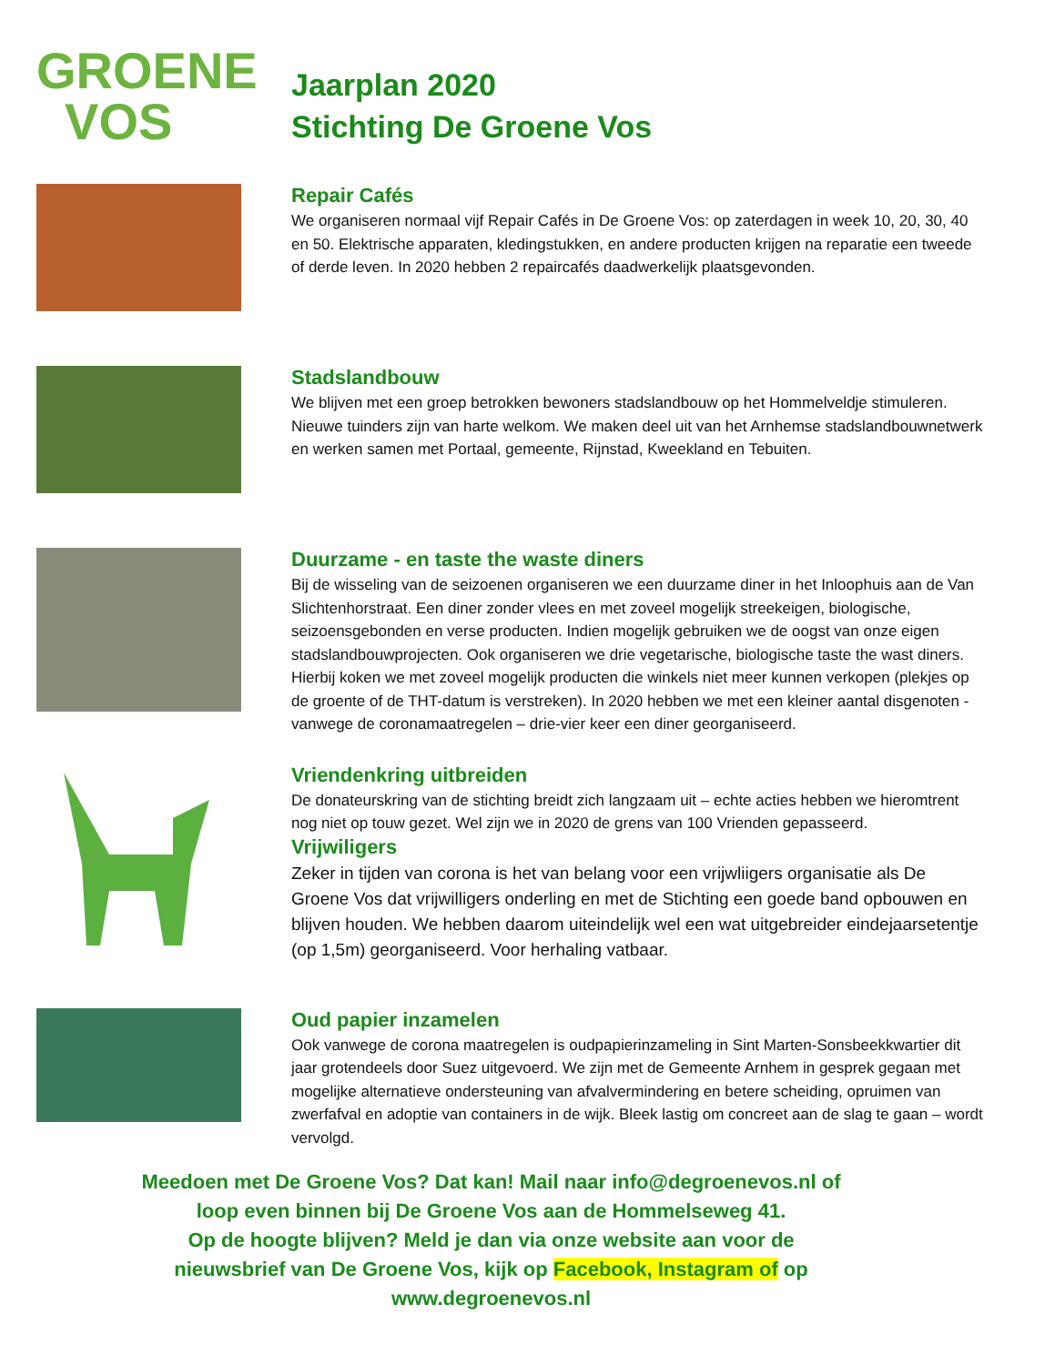GROENE
VOS
Jaarplan 2020
Stichting De Groene Vos
Repair Cafés
We organiseren normaal vijf Repair Cafés in De Groene Vos: op zaterdagen in week 10, 20, 30, 40 en 50. Elektrische apparaten, kledingstukken, en andere producten krijgen na reparatie een tweede of derde leven. In 2020 hebben 2 repaircafés daadwerkelijk plaatsgevonden.
Stadslandbouw
We blijven met een groep betrokken bewoners stadslandbouw op het Hommelveldje stimuleren. Nieuwe tuinders zijn van harte welkom. We maken deel uit van het Arnhemse stadslandbouwnetwerk en werken samen met Portaal, gemeente, Rijnstad, Kweekland en Tebuiten.
Duurzame - en taste the waste diners
Bij de wisseling van de seizoenen organiseren we een duurzame diner in het Inloophuis aan de Van Slichtenhorstraat. Een diner zonder vlees en met zoveel mogelijk streekeigen, biologische, seizoensgebonden en verse producten. Indien mogelijk gebruiken we de oogst van onze eigen stadslandbouwprojecten. Ook organiseren we drie vegetarische, biologische taste the wast diners. Hierbij koken we met zoveel mogelijk producten die winkels niet meer kunnen verkopen (plekjes op de groente of de THT-datum is verstreken). In 2020 hebben we met een kleiner aantal disgenoten - vanwege de coronamaatregelen – drie-vier keer een diner georganiseerd.
Vriendenkring uitbreiden
De donateurskring van de stichting breidt zich langzaam uit – echte acties hebben we hieromtrent nog niet op touw gezet. Wel zijn we in 2020 de grens van 100 Vrienden gepasseerd.
Vrijwiligers
Zeker in tijden van corona is het van belang voor een vrijwliigers organisatie als De Groene Vos dat vrijwilligers onderling en met de Stichting een goede band opbouwen en blijven houden. We hebben daarom uiteindelijk wel een wat uitgebreider eindejaarsetentje (op 1,5m) georganiseerd. Voor herhaling vatbaar.
Oud papier inzamelen
Ook vanwege de corona maatregelen is oudpapierinzameling in Sint Marten-Sonsbeekkwartier dit jaar grotendeels door Suez uitgevoerd. We zijn met de Gemeente Arnhem in gesprek gegaan met mogelijke alternatieve ondersteuning van afvalvermindering en betere scheiding, opruimen van zwerfafval en adoptie van containers in de wijk. Bleek lastig om concreet aan de slag te gaan – wordt vervolgd.
Meedoen met De Groene Vos? Dat kan! Mail naar info@degroenevos.nl of
loop even binnen bij De Groene Vos aan de Hommelseweg 41.
Op de hoogte blijven? Meld je dan via onze website aan voor de
nieuwsbrief van De Groene Vos, kijk op Facebook, Instagram of op
www.degroenevos.nl